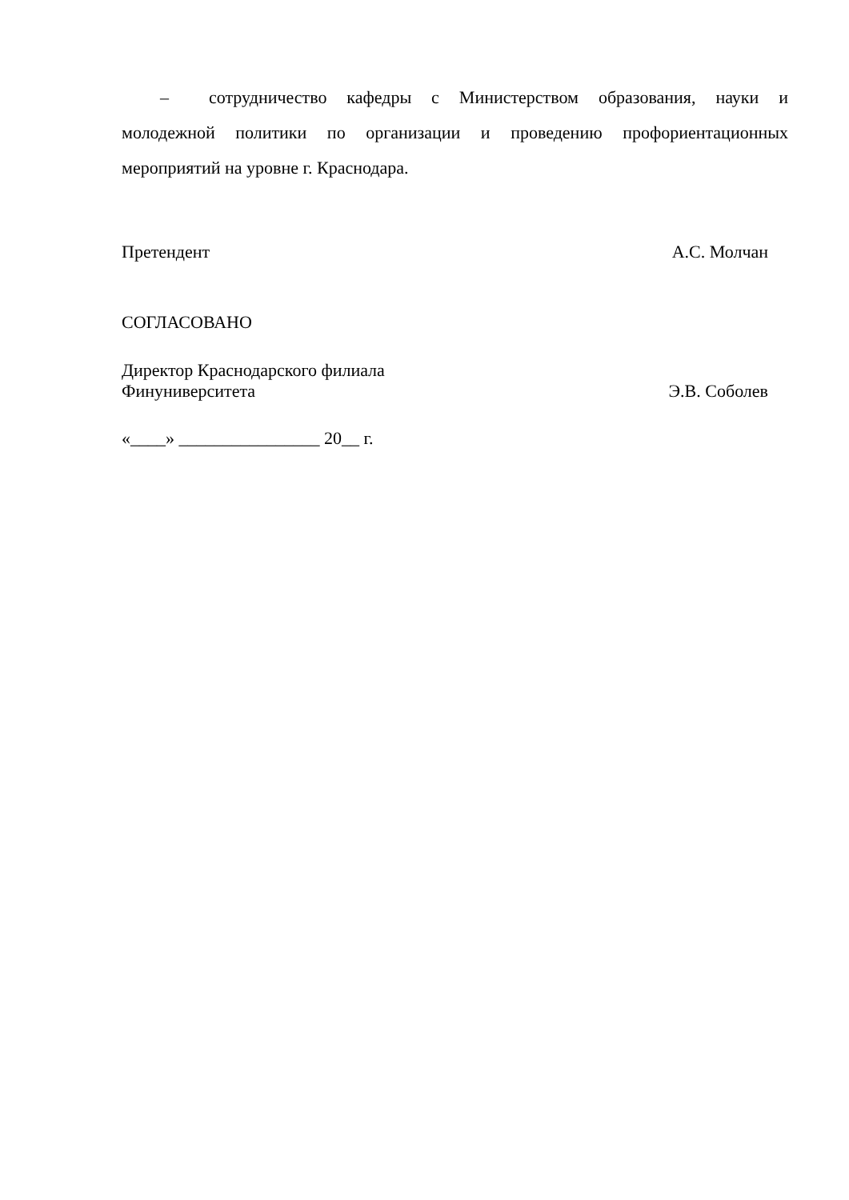– сотрудничество кафедры с Министерством образования, науки и молодежной политики по организации и проведению профориентационных мероприятий на уровне г. Краснодара.
Претендент А.С. Молчан
СОГЛАСОВАНО
Директор Краснодарского филиала
Финуниверситета Э.В. Соболев
«____» ________________ 20__ г.